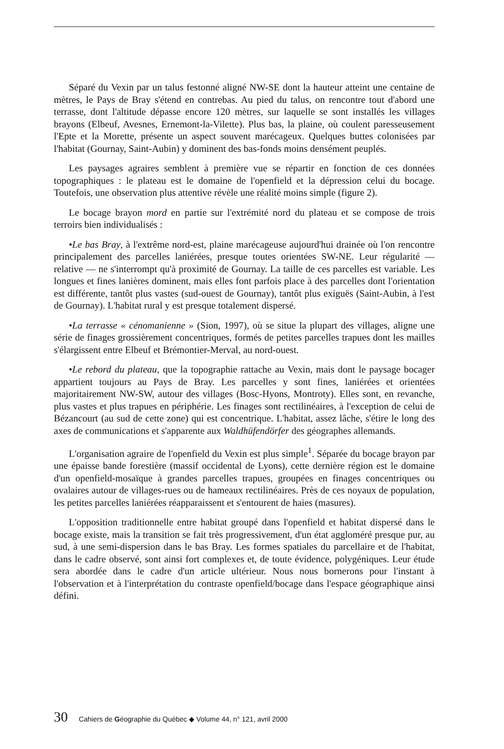Séparé du Vexin par un talus festonné aligné NW-SE dont la hauteur atteint une centaine de mètres, le Pays de Bray s'étend en contrebas. Au pied du talus, on rencontre tout d'abord une terrasse, dont l'altitude dépasse encore 120 mètres, sur laquelle se sont installés les villages brayons (Elbeuf, Avesnes, Ernemont-la-Vilette). Plus bas, la plaine, où coulent paresseusement l'Epte et la Morette, présente un aspect souvent marécageux. Quelques buttes colonisées par l'habitat (Gournay, Saint-Aubin) y dominent des bas-fonds moins densément peuplés.
Les paysages agraires semblent à première vue se répartir en fonction de ces données topographiques : le plateau est le domaine de l'openfield et la dépression celui du bocage. Toutefois, une observation plus attentive révèle une réalité moins simple (figure 2).
Le bocage brayon mord en partie sur l'extrémité nord du plateau et se compose de trois terroirs bien individualisés :
•Le bas Bray, à l'extrême nord-est, plaine marécageuse aujourd'hui drainée où l'on rencontre principalement des parcelles laniérées, presque toutes orientées SW-NE. Leur régularité — relative — ne s'interrompt qu'à proximité de Gournay. La taille de ces parcelles est variable. Les longues et fines lanières dominent, mais elles font parfois place à des parcelles dont l'orientation est différente, tantôt plus vastes (sud-ouest de Gournay), tantôt plus exiguës (Saint-Aubin, à l'est de Gournay). L'habitat rural y est presque totalement dispersé.
•La terrasse « cénomanienne » (Sion, 1997), où se situe la plupart des villages, aligne une série de finages grossièrement concentriques, formés de petites parcelles trapues dont les mailles s'élargissent entre Elbeuf et Brémontier-Merval, au nord-ouest.
•Le rebord du plateau, que la topographie rattache au Vexin, mais dont le paysage bocager appartient toujours au Pays de Bray. Les parcelles y sont fines, laniérées et orientées majoritairement NW-SW, autour des villages (Bosc-Hyons, Montroty). Elles sont, en revanche, plus vastes et plus trapues en périphérie. Les finages sont rectilinéaires, à l'exception de celui de Bézancourt (au sud de cette zone) qui est concentrique. L'habitat, assez lâche, s'étire le long des axes de communications et s'apparente aux Waldhüfendörfer des géographes allemands.
L'organisation agraire de l'openfield du Vexin est plus simple<sup>1</sup>. Séparée du bocage brayon par une épaisse bande forestière (massif occidental de Lyons), cette dernière région est le domaine d'un openfield-mosaïque à grandes parcelles trapues, groupées en finages concentriques ou ovalaires autour de villages-rues ou de hameaux rectilinéaires. Près de ces noyaux de population, les petites parcelles laniérées réapparaissent et s'entourent de haies (masures).
L'opposition traditionnelle entre habitat groupé dans l'openfield et habitat dispersé dans le bocage existe, mais la transition se fait très progressivement, d'un état aggloméré presque pur, au sud, à une semi-dispersion dans le bas Bray. Les formes spatiales du parcellaire et de l'habitat, dans le cadre observé, sont ainsi fort complexes et, de toute évidence, polygéniques. Leur étude sera abordée dans le cadre d'un article ultérieur. Nous nous bornerons pour l'instant à l'observation et à l'interprétation du contraste openfield/bocage dans l'espace géographique ainsi défini.
30 Cahiers de Géographie du Québec ◆ Volume 44, n° 121, avril 2000